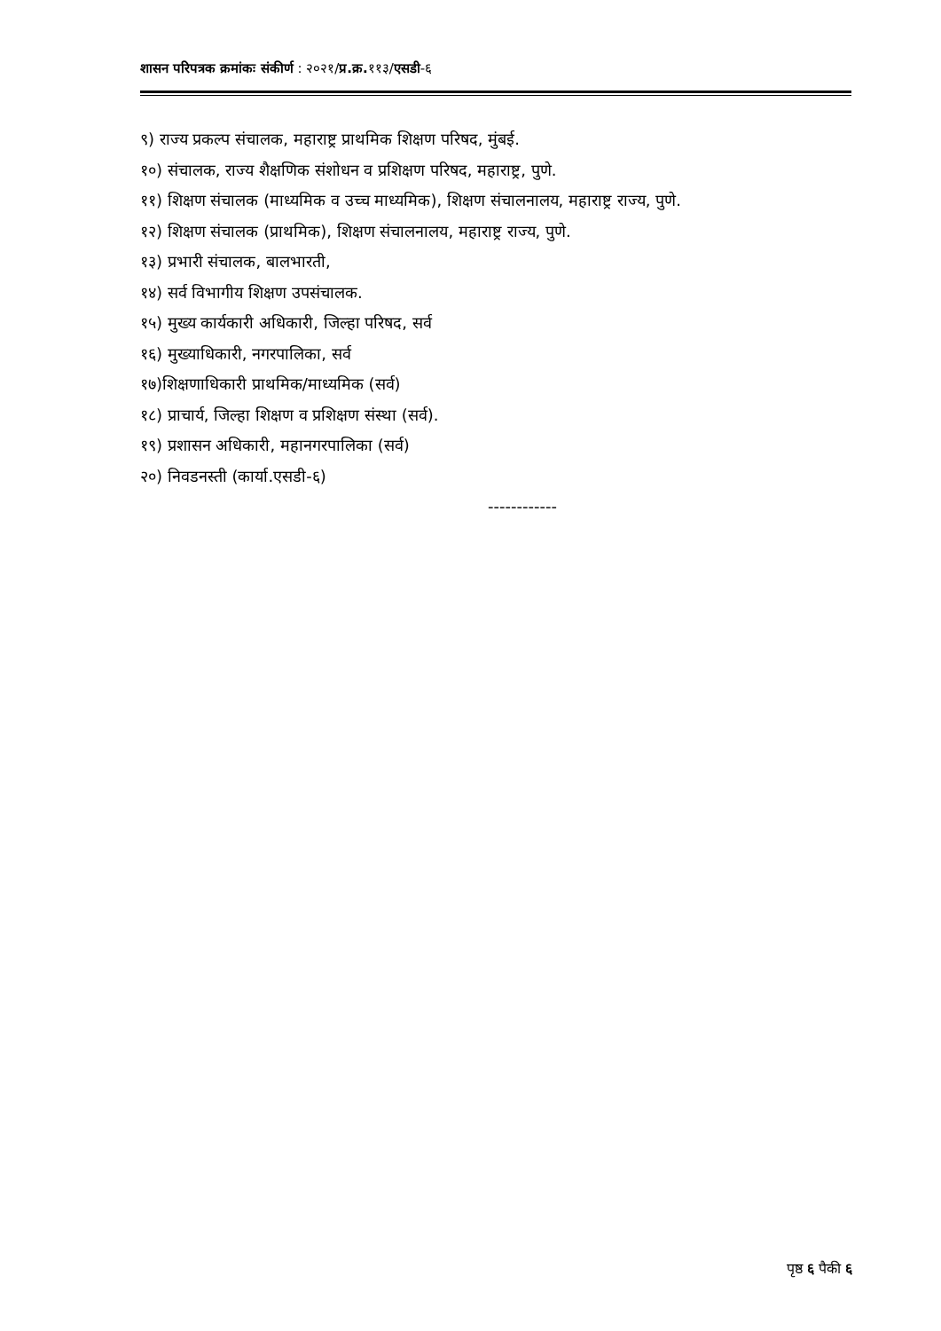शासन परिपत्रक क्रमांकः संकीर्ण : २०२१/प्र.क्र. ११३/एसडी-६
९) राज्य प्रकल्प संचालक, महाराष्ट्र प्राथमिक शिक्षण परिषद, मुंबई.
१०) संचालक, राज्य शैक्षणिक संशोधन व प्रशिक्षण परिषद, महाराष्ट्र, पुणे.
११) शिक्षण संचालक (माध्यमिक व उच्च माध्यमिक), शिक्षण संचालनालय, महाराष्ट्र राज्य, पुणे.
१२) शिक्षण संचालक (प्राथमिक), शिक्षण संचालनालय, महाराष्ट्र राज्य, पुणे.
१३) प्रभारी संचालक, बालभारती,
१४) सर्व विभागीय शिक्षण उपसंचालक.
१५) मुख्य कार्यकारी अधिकारी, जिल्हा परिषद, सर्व
१६) मुख्याधिकारी, नगरपालिका, सर्व
१७)शिक्षणाधिकारी प्राथमिक/माध्यमिक (सर्व)
१८) प्राचार्य, जिल्हा शिक्षण व प्रशिक्षण संस्था (सर्व).
१९) प्रशासन अधिकारी, महानगरपालिका (सर्व)
२०) निवडनस्ती (कार्या.एसडी-६)
------------
पृष्ठ ६ पैकी ६